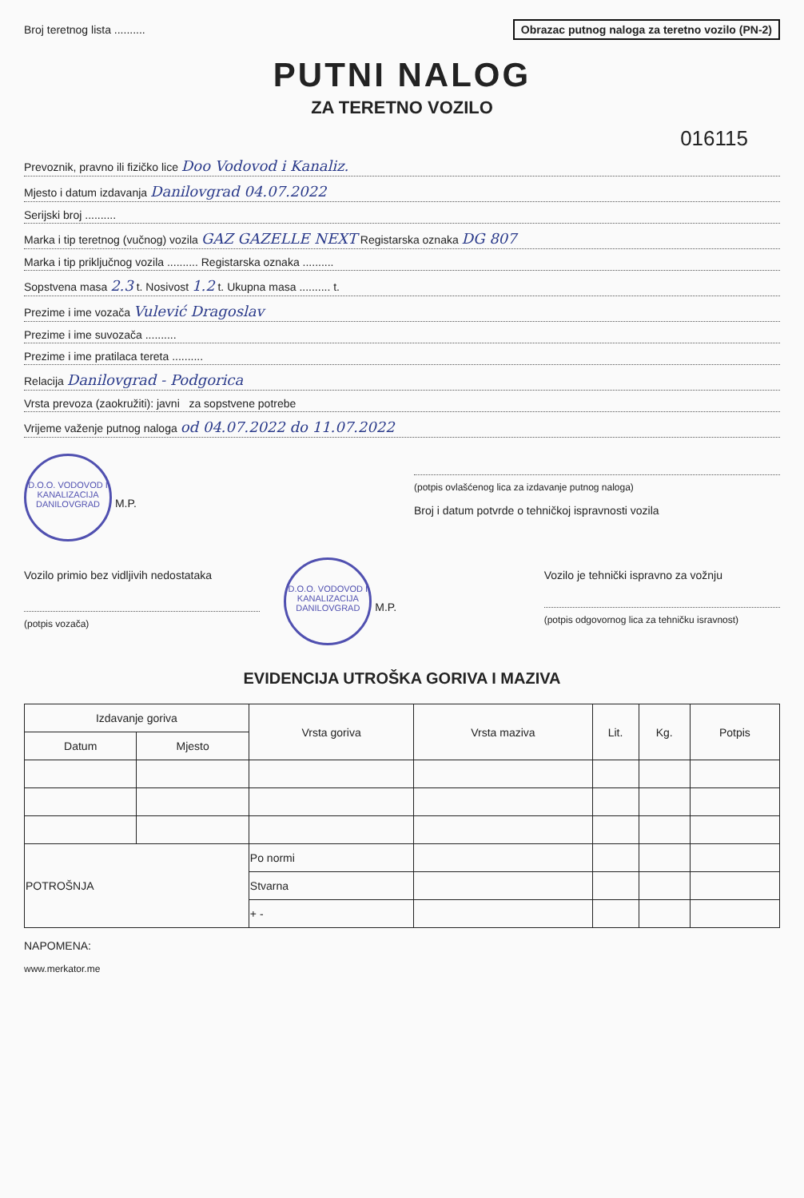Broj teretnog lista .......... Obrazac putnog naloga za teretno vozilo (PN-2)
PUTNI NALOG
ZA TERETNO VOZILO
016115
Prevoznik, pravno ili fizičko lice Doo Vodovod i Kanaliz.
Mjesto i datum izdavanja Danilovgrad 04.07.2022
Serijski broj ..........
Marka i tip teretnog (vučnog) vozila GAZ GAZELLE NEXT Registarska oznaka DG 807
Marka i tip priključnog vozila .......... Registarska oznaka ..........
Sopstvena masa 2.3 t. Nosivost 1.2 t. Ukupna masa .......... t.
Prezime i ime vozača Vulević Dragoslav
Prezime i ime suvozača ..........
Prezime i ime pratilaca tereta ..........
Relacija Danilovgrad - Podgorica
Vrsta prevoza (zaokružiti): javni za sopstvene potrebe
Vrijeme važenje putnog naloga od 04.07.2022 do 11.07.2022
D.O.O. VODOVOD I KANALIZACIJA DANILOVGRAD
M.P.
(potpis ovlašćenog lica za izdavanje putnog naloga)
Broj i datum potvrde o tehničkoj ispravnosti vozila
Vozilo primio bez vidljivih nedostataka
(potpis vozača)
D.O.O. VODOVOD I KANALIZACIJA DANILOVGRAD
M.P.
Vozilo je tehnički ispravno za vožnju
(potpis odgovornog lica za tehničku isravnost)
EVIDENCIJA UTROŠKA GORIVA I MAZIVA
| Izdavanje goriva | | Vrsta goriva | Vrsta maziva | Lit. | Kg. | Potpis |
| --- | --- | --- | --- | --- | --- | --- |
| Datum | Mjesto | | | | | |
| POTROŠNJA | | Po normi | | | | |
| | | Stvarna | | | | |
| | | + - | | | | |
NAPOMENA:
www.merkator.me